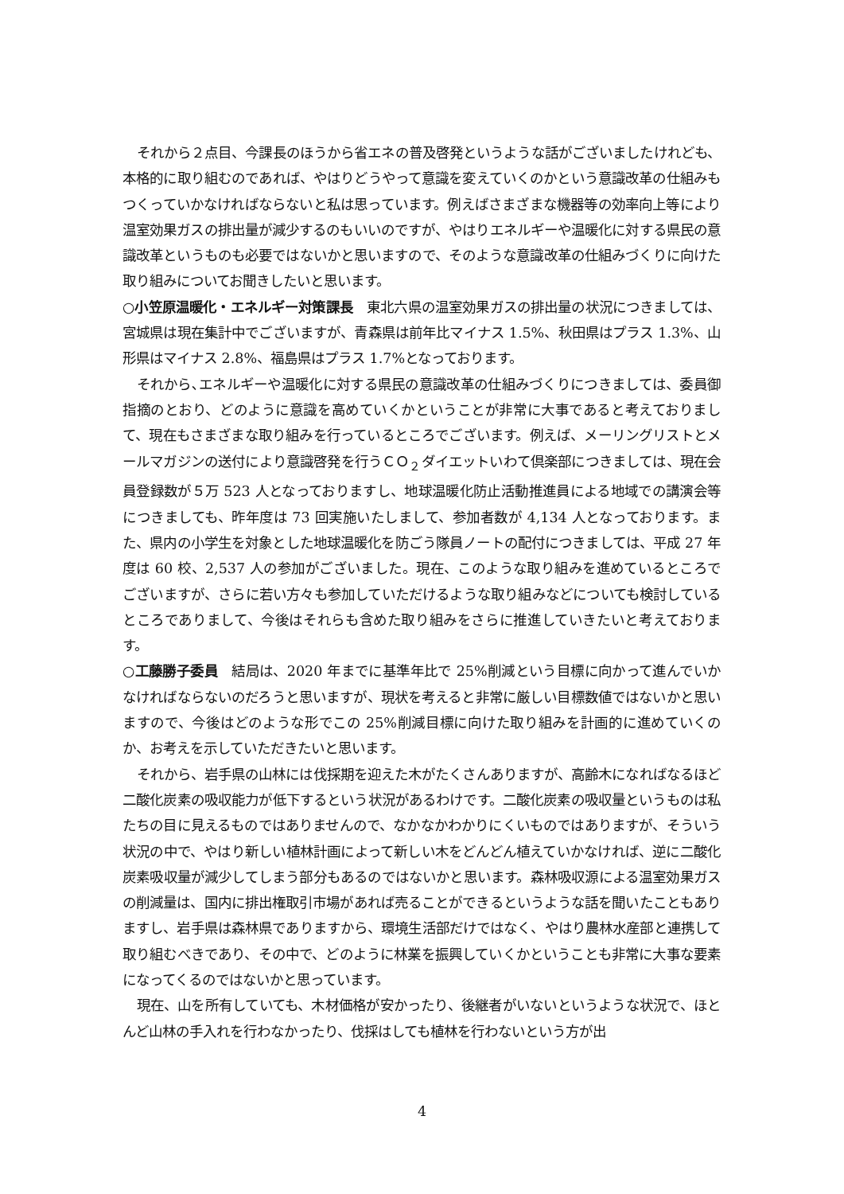それから２点目、今課長のほうから省エネの普及啓発というような話がございましたけれども、本格的に取り組むのであれば、やはりどうやって意識を変えていくのかという意識改革の仕組みもつくっていかなければならないと私は思っています。例えばさまざまな機器等の効率向上等により温室効果ガスの排出量が減少するのもいいのですが、やはりエネルギーや温暖化に対する県民の意識改革というものも必要ではないかと思いますので、そのような意識改革の仕組みづくりに向けた取り組みについてお聞きしたいと思います。
○小笠原温暖化・エネルギー対策課長　東北六県の温室効果ガスの排出量の状況につきましては、宮城県は現在集計中でございますが、青森県は前年比マイナス 1.5%、秋田県はプラス 1.3%、山形県はマイナス 2.8%、福島県はプラス 1.7%となっております。
それから､エネルギーや温暖化に対する県民の意識改革の仕組みづくりにつきましては、委員御指摘のとおり、どのように意識を高めていくかということが非常に大事であると考えておりまして、現在もさまざまな取り組みを行っているところでございます。例えば、メーリングリストとメールマガジンの送付により意識啓発を行うＣＯ<sub>２</sub>ダイエットいわて倶楽部につきましては、現在会員登録数が５万 523 人となっておりますし、地球温暖化防止活動推進員による地域での講演会等につきましても、昨年度は 73 回実施いたしまして、参加者数が 4,134 人となっております。また、県内の小学生を対象とした地球温暖化を防ごう隊員ノートの配付につきましては、平成 27 年度は 60 校、2,537 人の参加がございました。現在、このような取り組みを進めているところでございますが、さらに若い方々も参加していただけるような取り組みなどについても検討しているところでありまして、今後はそれらも含めた取り組みをさらに推進していきたいと考えております。
○工藤勝子委員　結局は、2020 年までに基準年比で 25%削減という目標に向かって進んでいかなければならないのだろうと思いますが、現状を考えると非常に厳しい目標数値ではないかと思いますので、今後はどのような形でこの 25%削減目標に向けた取り組みを計画的に進めていくのか、お考えを示していただきたいと思います。
それから、岩手県の山林には伐採期を迎えた木がたくさんありますが、高齢木になればなるほど二酸化炭素の吸収能力が低下するという状況があるわけです。二酸化炭素の吸収量というものは私たちの目に見えるものではありませんので、なかなかわかりにくいものではありますが、そういう状況の中で、やはり新しい植林計画によって新しい木をどんどん植えていかなければ、逆に二酸化炭素吸収量が減少してしまう部分もあるのではないかと思います。森林吸収源による温室効果ガスの削減量は、国内に排出権取引市場があれば売ることができるというような話を聞いたこともありますし、岩手県は森林県でありますから、環境生活部だけではなく、やはり農林水産部と連携して取り組むべきであり、その中で、どのように林業を振興していくかということも非常に大事な要素になってくるのではないかと思っています。
現在、山を所有していても、木材価格が安かったり、後継者がいないというような状況で、ほとんど山林の手入れを行わなかったり、伐採はしても植林を行わないという方が出
4